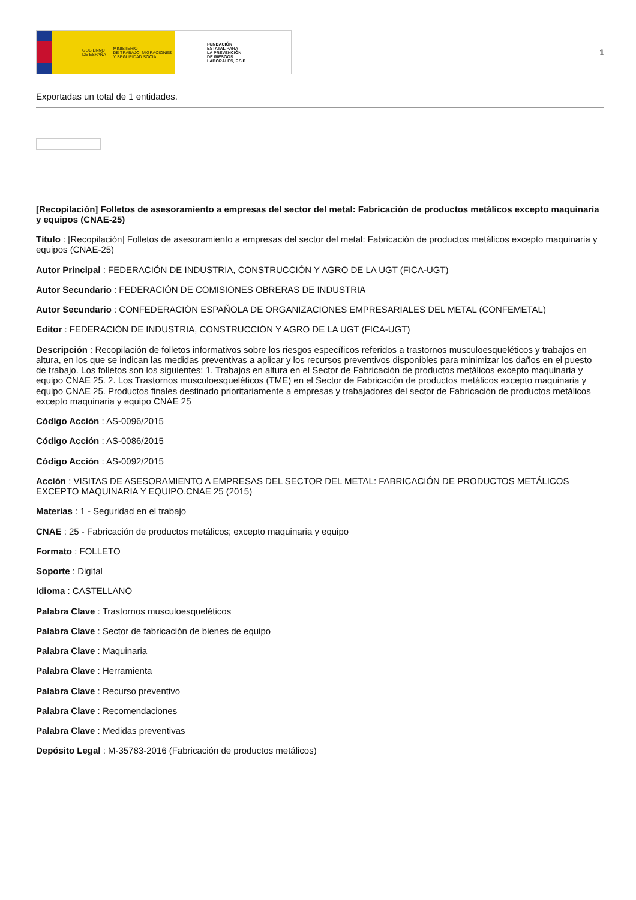GOBIERNO
DE ESPAÑA MINISTERIO
DE TRABAJO, MIGRACIONES
Y SEGURIDAD SOCIAL
FUNDACIÓN
ESTATAL PARA
LA PREVENCIÓN
DE RIESGOS
LABORALES, F.S.P.
1
Exportadas un total de 1 entidades.
[Recopilación] Folletos de asesoramiento a empresas del sector del metal: Fabricación de productos metálicos excepto maquinaria y equipos (CNAE-25)
Título : [Recopilación] Folletos de asesoramiento a empresas del sector del metal: Fabricación de productos metálicos excepto maquinaria y equipos (CNAE-25)
Autor Principal : FEDERACIÓN DE INDUSTRIA, CONSTRUCCIÓN Y AGRO DE LA UGT (FICA-UGT)
Autor Secundario : FEDERACIÓN DE COMISIONES OBRERAS DE INDUSTRIA
Autor Secundario : CONFEDERACIÓN ESPAÑOLA DE ORGANIZACIONES EMPRESARIALES DEL METAL (CONFEMETAL)
Editor : FEDERACIÓN DE INDUSTRIA, CONSTRUCCIÓN Y AGRO DE LA UGT (FICA-UGT)
Descripción : Recopilación de folletos informativos sobre los riesgos específicos referidos a trastornos musculoesqueléticos y trabajos en altura, en los que se indican las medidas preventivas a aplicar y los recursos preventivos disponibles para minimizar los daños en el puesto de trabajo. Los folletos son los siguientes: 1. Trabajos en altura en el Sector de Fabricación de productos metálicos excepto maquinaria y equipo CNAE 25. 2. Los Trastornos musculoesqueléticos (TME) en el Sector de Fabricación de productos metálicos excepto maquinaria y equipo CNAE 25. Productos finales destinado prioritariamente a empresas y trabajadores del sector de Fabricación de productos metálicos excepto maquinaria y equipo CNAE 25
Código Acción : AS-0096/2015
Código Acción : AS-0086/2015
Código Acción : AS-0092/2015
Acción : VISITAS DE ASESORAMIENTO A EMPRESAS DEL SECTOR DEL METAL: FABRICACIÓN DE PRODUCTOS METÁLICOS EXCEPTO MAQUINARIA Y EQUIPO.CNAE 25 (2015)
Materias : 1 - Seguridad en el trabajo
CNAE : 25 - Fabricación de productos metálicos; excepto maquinaria y equipo
Formato : FOLLETO
Soporte : Digital
Idioma : CASTELLANO
Palabra Clave : Trastornos musculoesqueléticos
Palabra Clave : Sector de fabricación de bienes de equipo
Palabra Clave : Maquinaria
Palabra Clave : Herramienta
Palabra Clave : Recurso preventivo
Palabra Clave : Recomendaciones
Palabra Clave : Medidas preventivas
Depósito Legal : M-35783-2016 (Fabricación de productos metálicos)